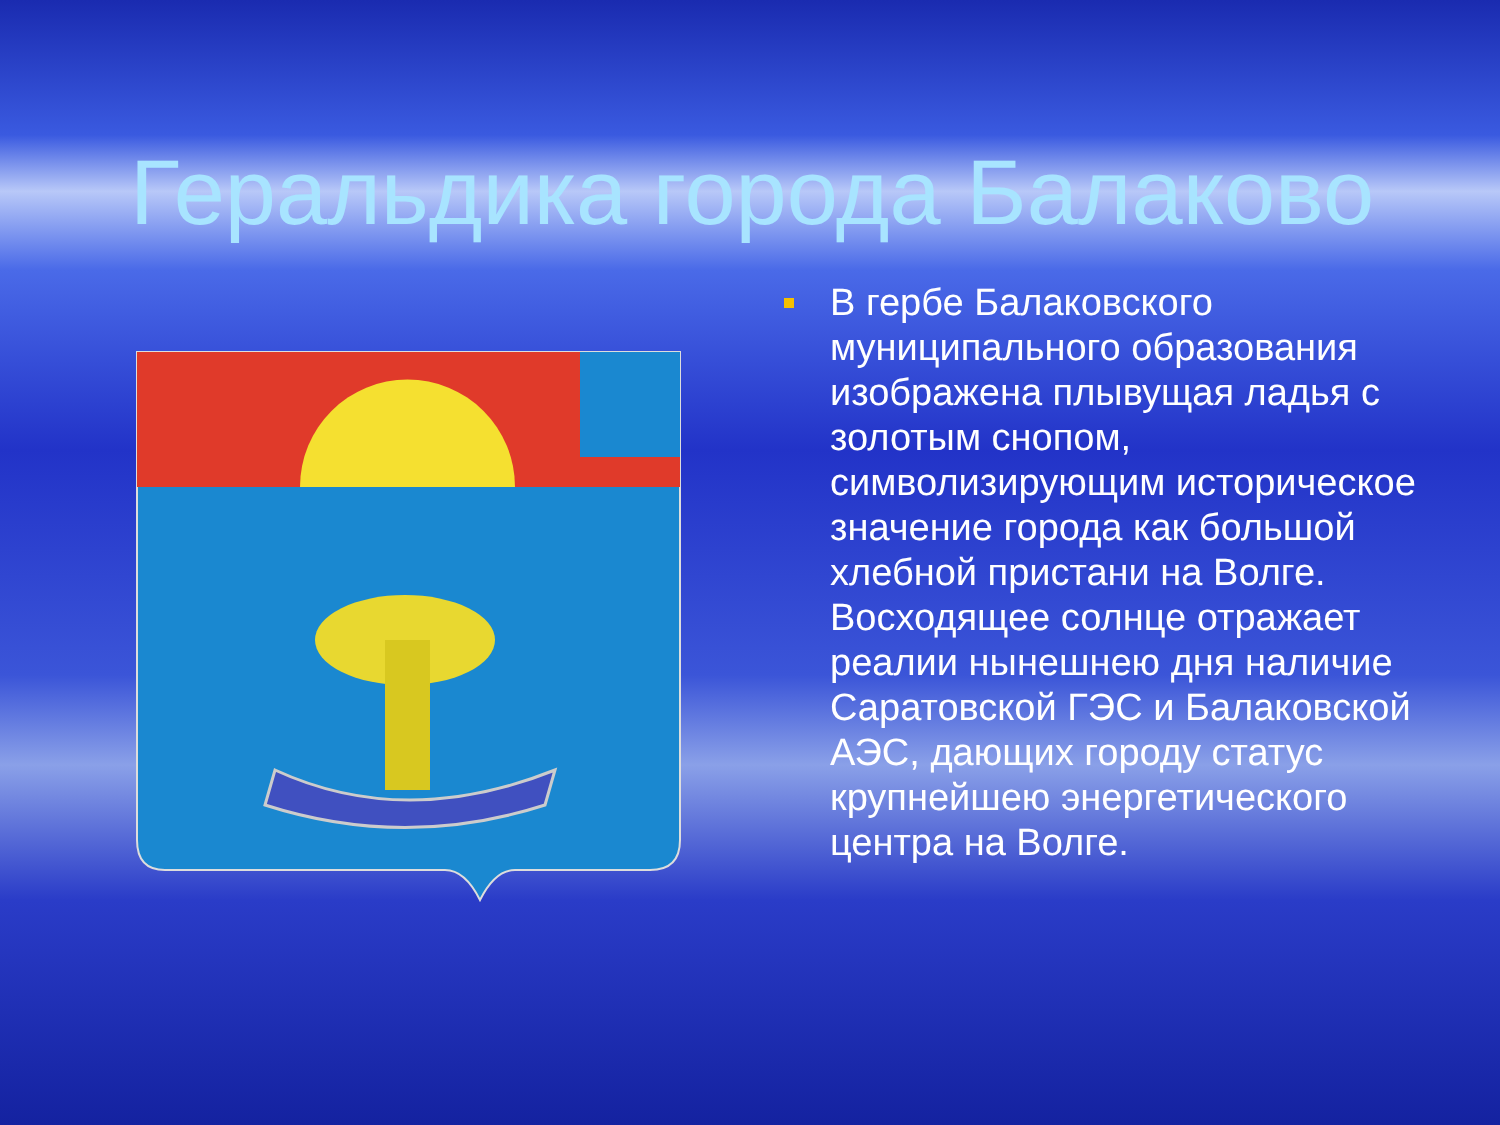Геральдика города Балаково
В гербе Балаковского муниципального образования изображена плывущая ладья с золотым снопом, символизирующим историческое значение города как большой хлебной пристани на Волге. Восходящее солнце отражает реалии нынешнею дня наличие Саратовской ГЭС и Балаковской АЭС, дающих городу статус крупнейшею энергетического центра на Волге.